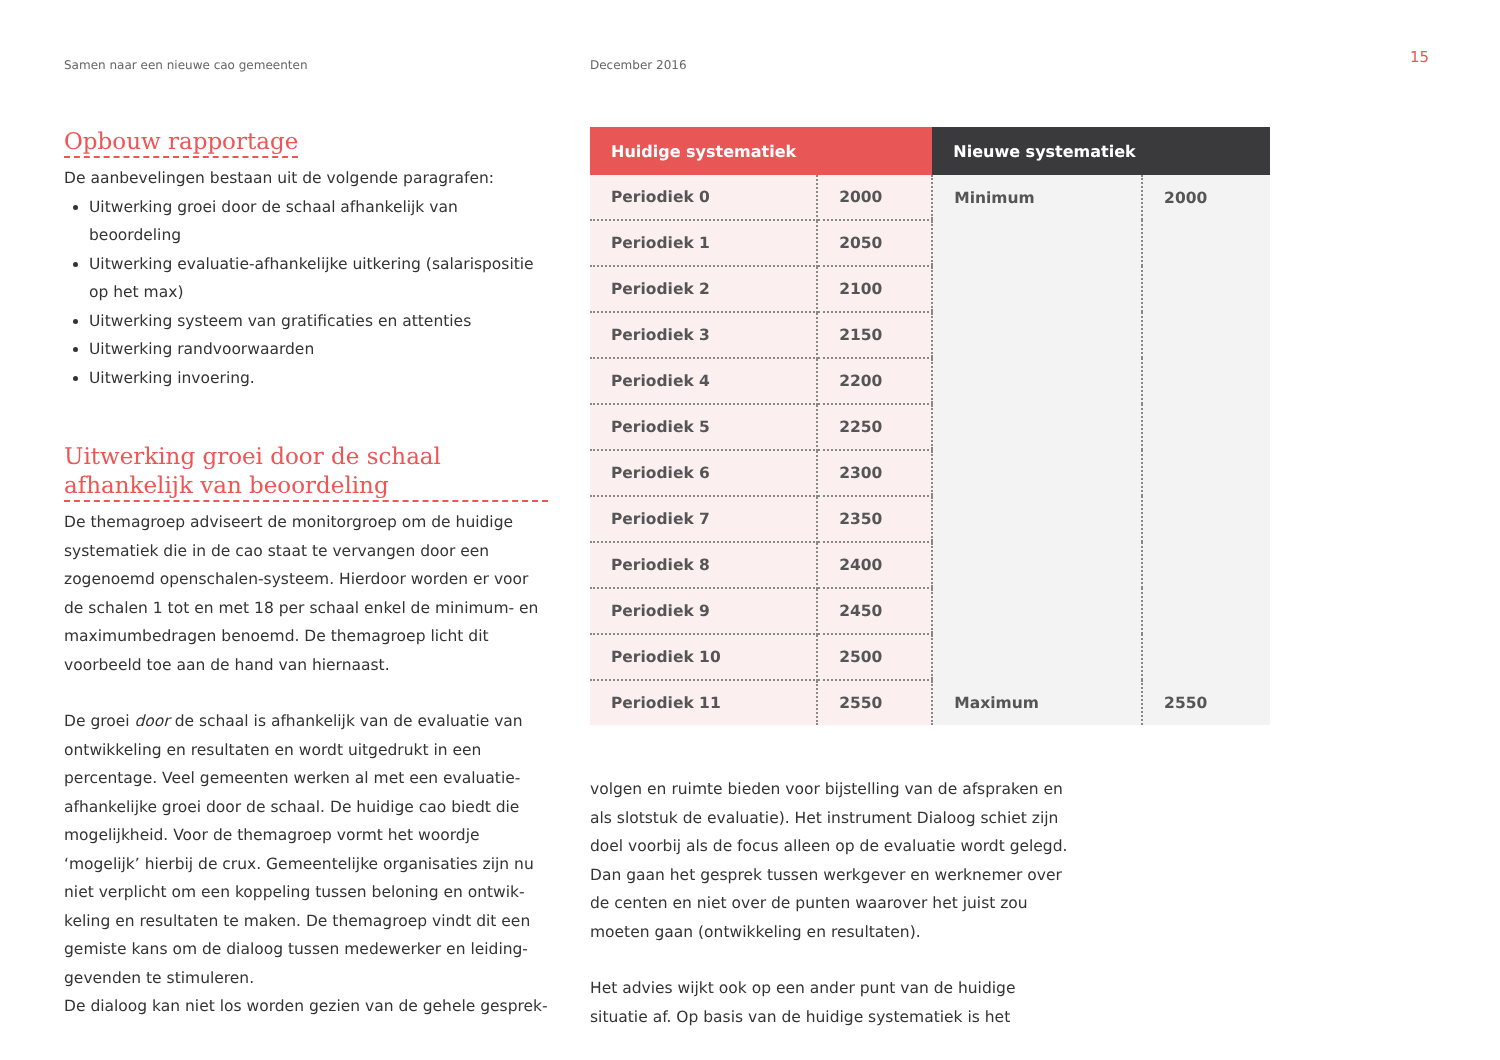Samen naar een nieuwe cao gemeenten December 2016
15
Opbouw rapportage
De aanbevelingen bestaan uit de volgende paragrafen:
Uitwerking groei door de schaal afhankelijk van beoordeling
Uitwerking evaluatie-afhankelijke uitkering (salarispositie op het max)
Uitwerking systeem van gratificaties en attenties
Uitwerking randvoorwaarden
Uitwerking invoering.
Uitwerking groei door de schaal afhankelijk van beoordeling
De themagroep adviseert de monitorgroep om de huidige systematiek die in de cao staat te vervangen door een zogenoemd openschalen-systeem. Hierdoor worden er voor de schalen 1 tot en met 18 per schaal enkel de minimum- en maximumbedragen benoemd. De themagroep licht dit voorbeeld toe aan de hand van hiernaast.
De groei door de schaal is afhankelijk van de evaluatie van ontwikkeling en resultaten en wordt uitgedrukt in een percentage. Veel gemeenten werken al met een evaluatie-afhankelijke groei door de schaal. De huidige cao biedt die mogelijkheid. Voor de themagroep vormt het woordje ‘mogelijk’ hierbij de crux. Gemeentelijke organisaties zijn nu niet verplicht om een koppeling tussen beloning en ontwik-keling en resultaten te maken. De themagroep vindt dit een gemiste kans om de dialoog tussen medewerker en leiding-gevenden te stimuleren.
De dialoog kan niet los worden gezien van de gehele gesprek-
| Huidige systematiek | | Nieuwe systematiek | |
| --- | --- | --- | --- |
| Periodiek 0 | 2000 | Minimum | 2000 |
| Periodiek 1 | 2050 | | |
| Periodiek 2 | 2100 | | |
| Periodiek 3 | 2150 | | |
| Periodiek 4 | 2200 | | |
| Periodiek 5 | 2250 | | |
| Periodiek 6 | 2300 | | |
| Periodiek 7 | 2350 | | |
| Periodiek 8 | 2400 | | |
| Periodiek 9 | 2450 | | |
| Periodiek 10 | 2500 | | |
| Periodiek 11 | 2550 | Maximum | 2550 |
volgen en ruimte bieden voor bijstelling van de afspraken en als slotstuk de evaluatie). Het instrument Dialoog schiet zijn doel voorbij als de focus alleen op de evaluatie wordt gelegd. Dan gaan het gesprek tussen werkgever en werknemer over de centen en niet over de punten waarover het juist zou moeten gaan (ontwikkeling en resultaten).
Het advies wijkt ook op een ander punt van de huidige situatie af. Op basis van de huidige systematiek is het